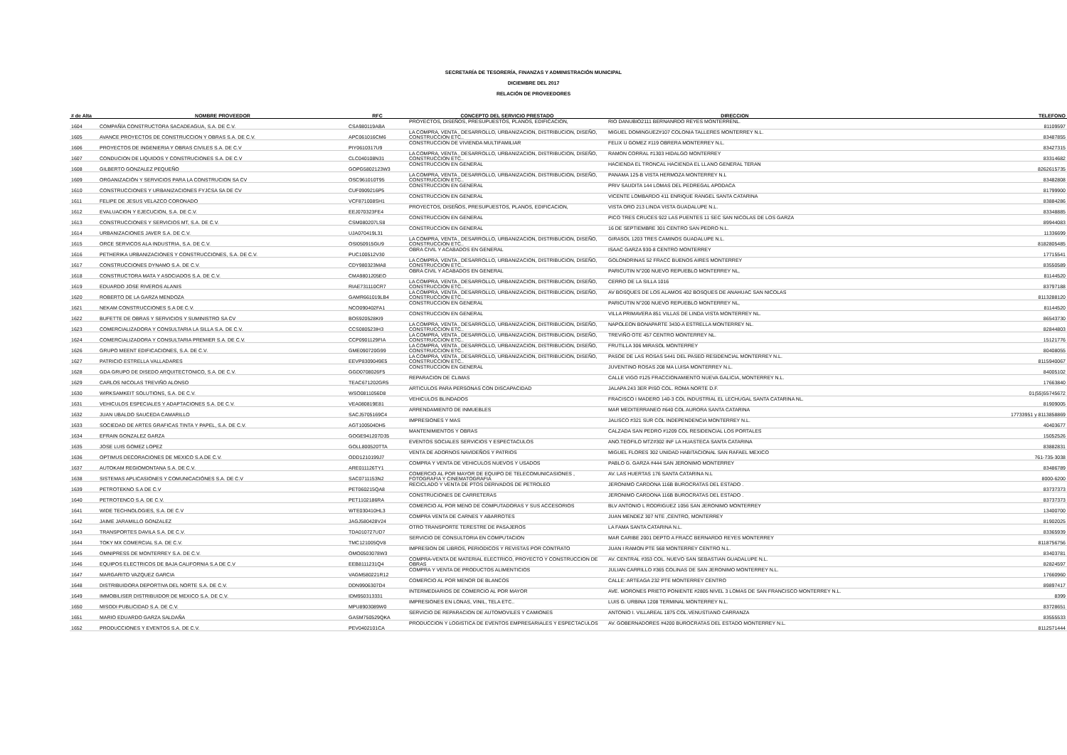SECRETARÍA DE TESORERÍA, FINANZAS Y ADMINISTRACIÓN MUNICIPAL
DICIEMBRE DEL 2017
RELACIÓN DE PROVEEDORES
| # de Alta | NOMBRE PROVEEDOR | RFC | CONCEPTO DEL SERVICIO PRESTADO | DIRECCION | TELEFONO |
| --- | --- | --- | --- | --- | --- |
| 1604 | COMPAÑÍA CONSTRUCTORA SACADEAGUA, S.A. DE C.V. | CSA980119ABA | PROYECTOS, DISEÑOS, PRESUPUESTOS, PLANOS, EDIFICACION, | RIO DANUBIO2111 BERNANRDO REYES MONTERRENL. | 81109597 |
| 1605 | AVANCE PROYECTOS DE CONSTRUCCION Y OBRAS S.A. DE C.V. | APC061016CM6 | LA COMPRA, VENTA , DESARROLLO, URBANIZACION, DISTRIBUCION, DISEÑO, CONSTRUCCION ETC.. | MIGUEL DOMINGUEZ#107 COLONIA TALLERES MONTERREY N.L. | 83487855 |
| 1606 | PROYECTOS DE INGENIERIA Y OBRAS CIVILES S.A. DE C.V | PIY0610317U9 | CONSTRUCCION DE VIVIENDA MULTIFAMILIAR | FELIX U GOMEZ #119 OBRERA MONTERREY N.L. | 83427315 |
| 1607 | CONDUCION DE LIQUIDOS Y CONSTRUCIONES S.A. DE C.V | CLC040108N31 | LA COMPRA, VENTA , DESARROLLO, URBANIZACION, DISTRIBUCION, DISEÑO, CONSTRUCCION ETC.. | RAMON CORRAL #1303 HIDALGO MONTERREY | 83314682 |
| 1608 | GILBERTO GONZALEZ PEQUEÑO | GOPG5802123W3 | CONSTRUCCION EN GENERAL | HACIENDA EL TRONCAL HACIENDA EL LLANO GENERAL TERAN | 8262615735 |
| 1609 | ORGANIZACIÓN Y SERVICIOS PARA LA CONSTRUCION SA CV | OSC961010T95 | LA COMPRA, VENTA , DESARROLLO, URBANIZACION, DISTRIBUCION, DISEÑO, CONSTRUCCION ETC.. | PANAMA 125-B VISTA HERMOZA MONTERREY N.L | 83482808 |
| 1610 | CONSTRUCCIONES Y URBANIZACIONES FYJCSA SA DE CV | CUF0909216P5 | CONSTRUCCION EN GENERAL | PRIV SAUDITA 144 LOMAS DEL PEDREGAL APODACA | 81799900 |
| 1611 | FELIPE DE JESUS VELAZCO CORONADO | VCF871008SH1 | CONSTRUCCION EN GENERAL | VICENTE LOMBARDO 411 ENRIQUE RANGEL SANTA CATARINA | 83884286 |
| 1612 | EVALUACION Y EJECUCION, S.A. DE C.V. | EEJ070323FE4 | PROYECTOS, DISEÑOS, PRESUPUESTOS, PLANOS, EDIFICACION, | VISTA ORO 213 LINDA VISTA GUADALUPE N.L. | 83348885 |
| 1613 | CONSTRUCCIONES Y SERVICIOS MT, S.A. DE C.V. | CSM080207LS8 | CONSTRUCCION EN GENERAL | PICO TRES CRUCES 922 LAS PUENTES 11 SEC SAN NICOLAS DE LOS GARZA | 89944083 |
| 1614 | URBANIZACIONES JAVER S.A. DE C.V. | UJA070419L31 | CONSTRUCCION EN GENERAL | 16 DE SEPTIEMBRE 301 CENTRO SAN PEDRO N.L. | 11336699 |
| 1615 | ORCE SERVICOS ALA INDUSTRIA, S.A. DE C.V. | OSI050915GU9 | LA COMPRA, VENTA , DESARROLLO, URBANIZACION, DISTRIBUCION, DISEÑO, CONSTRUCCION ETC.. | GIRASOL 1203 TRES CAMINOS GUADALUPE N.L. | 8182805485 |
| 1616 | PETHERIKA URBANIZACIONES Y CONSTRUCCIONES, S.A. DE C.V. | PUC100512V30 | OBRA CIVIL Y ACABADOS EN GENERAL | ISAAC GARZA 930-8 CENTRO MONTERREY | 17715541 |
| 1617 | CONSTRUCCIONES DYNAMO S.A. DE C.V. | CDY980323MA8 | LA COMPRA, VENTA , DESARROLLO, URBANIZACION, DISTRIBUCION, DISEÑO, CONSTRUCCION ETC.. | GOLONDRINAS 52 FRACC BUENOS AIRES MONTERREY | 83550589 |
| 1618 | CONSTRUCTORA MATA Y ASOCIADOS S.A. DE C.V. | CMA9801205EO | OBRA CIVIL Y ACABADOS EN GENERAL | PARICUTIN N°200 NUEVO REPUEBLO MONTERREY NL, | 81144520 |
| 1619 | EDUARDO JOSE RIVEROS ALANIS | RIAE731110CR7 | LA COMPRA, VENTA , DESARROLLO, URBANIZACION, DISTRIBUCION, DISEÑO, CONSTRUCCION ETC.. | CERRO DE LA SILLA 1016 | 83797188 |
| 1620 | ROBERTO DE LA GARZA MENDOZA | GAMR661019LB4 | LA COMPRA, VENTA , DESARROLLO, URBANIZACION, DISTRIBUCION, DISEÑO, CONSTRUCCION ETC.. | AV BOSQUES DE LOS ALAMOS 402 BOSQUES DE ANAHUAC SAN NICOLAS | 8113288120 |
| 1621 | NEKAM CONSTRUCCIONES S.A DE C.V. | NCO090402FA1 | CONSTRUCCION EN GENERAL | PARICUTIN N°200 NUEVO REPUEBLO MONTERREY NL, | 81144520 |
| 1622 | BUFETTE DE OBRAS Y SERVICIOS Y SUMINISTRO SA CV | BOS920528KI9 | CONSTRUCCION EN GENERAL | VILLA PRIMAVERA 851 VILLAS DE LINDA VISTA MONTERREY NL. | 86543730 |
| 1623 | COMERCIALIZADORA Y CONSULTARIA LA SILLA S.A. DE C.V. | CCS080523IH3 | LA COMPRA, VENTA , DESARROLLO, URBANIZACION, DISTRIBUCION, DISEÑO, CONSTRUCCION ETC.. | NAPOLEON BONAPARTE 3430-A ESTRELLA MONTERREY NL. | 82844803 |
| 1624 | COMERCIALIZADORA Y CONSULTARIA PREMIER S.A. DE C.V. | CCP0901129FIA | LA COMPRA, VENTA , DESARROLLO, URBANIZACION, DISTRIBUCION, DISEÑO, CONSTRUCCION ETC.. | TREVIÑO OTE 457 CENTRO MONTERREY NL. | 15121776 |
| 1626 | GRUPO MEENT EDIFICACIONES, S.A. DE C.V. | GME090720G99 | LA COMPRA, VENTA , DESARROLLO, URBANIZACION, DISTRIBUCION, DISEÑO, CONSTRUCCION ETC.. | FRUTILLA 306 MIRASOL MONTERREY | 80408055 |
| 1627 | PATRICIO ESTRELLA VALLADARES | EEVP8309049E5 | LA COMPRA, VENTA , DESARROLLO, URBANIZACION, DISTRIBUCION, DISEÑO, CONSTRUCCION ETC.. | PASOE DE LAS ROSAS 5441 DEL PASEO RESIDENCIAL MONTERREY N.L. | 8115940067 |
| 1628 | GDA GRUPO DE DISEDO ARQUITECTONICO, S.A. DE C.V. | GGD0708026F5 | CONSTRUCCION EN GENERAL | JUVENTINO ROSAS 208 MA LUISA MONTERREY N.L. | 84005102 |
| 1629 | CARLOS NICOLAS TREVIÑO ALONSO | TEAC671202GR5 | REPARACION DE CLIMAS | CALLE VIGO #125 FRACCIONAMIENTO NUEVA GALICIA, MONTERREY N.L. | 17663840 |
| 1630 | WIRKSAMKEIT SOLUTIONS, S.A. DE C.V. | WSO0811056D8 | ARTICULOS PARA PERSONAS CON DISCAPACIDAD | JALAPA 243 3ER PISO COL. ROMA NORTE D.F. | 01(55)55745672 |
| 1631 | VEHICULOS ESPECIALES Y ADAPTACIONES S.A. DE C.V. | VEA080819E81 | VEHICULOS BLINDADOS | FRACISCO I MADERO 140-3 COL INDUSTRIAL EL LECHUGAL SANTA CATARINA NL. | 81909005 |
| 1632 | JUAN UBALDO SAUCEDA CAMARILLO | SACJ5705169C4 | ARRENDAMIENTO DE INMUEBLES | MAR MEDITERRANEO #640 COL AURORA SANTA CATARINA | 17733951 y 8113858869 |
| 1633 | SOCIEDAD DE ARTES GRAFICAS TINTA Y PAPEL, S.A. DE C.V. | AGT100504DH5 | IMPRESIONES Y MAS | JALISCO #321 SUR COL INDEPENDENCIA MONTERREY N.L. | 40403677 |
| 1634 | EFRAIN GONZALEZ GARZA | GOGE941207D35 | MANTENIMIENTOS Y OBRAS | CALZADA SAN PEDRO #1209 COL RESIDENCIAL LOS PORTALES | 15052526 |
| 1635 | JOSE LUIS GOMEZ LOPEZ | GOLL800520TTA | EVENTOS SOCIALES SERVICIOS Y ESPECTACULOS | ANO.TEOFILO MTZ#302 INF LA HUASTECA SANTA CATARINA | 83882831 |
| 1636 | OPTIMUS DECORACIONES DE MEXICO S.A.DE C.V. | ODD1210199J7 | VENTA DE ADORNOS NAVIDEÑOS Y PATRIOS | MIGUEL FLORES 302 UNIDAD HABITACIONAL SAN RAFAEL MEXICO | 761-735-3038 |
| 1637 | AUTOKAM REGIOMONTANA S.A. DE C.V. | ARE011126TY1 | COMPRA Y VENTA DE VEHICULOS NUEVOS Y USADOS | PABLO G. GARZA #444 SAN JERONIMO MONTERREY | 83486789 |
| 1638 | SISTEMAS APLICASIONES Y COMUNICACIÓNES S.A. DE C.V | SAC0711153N2 | COMERCIO AL POR MAYOR DE EQUIPO DE TELECOMUNICASIONES , FOTOGRAFIA Y CINEMATOGRAFIA | AV. LAS HUERTAS 176 SANTA CATARINA N.L | 8000-6200 |
| 1639 | PETROTEKNO S.A DE C.V | PET060215QA8 | RECICLADO Y VENTA DE PTOS DERIVADOS DE PETROLEO | JERONIMO CARDONA 116B BUROCRATAS DEL ESTADO . | 83737373 |
| 1640 | PETROTENCO S.A. DE C.V. | PET1102186RA | CONSTRUCIONES DE CARRETERAS | JERONIMO CARDONA 116B BUROCRATAS DEL ESTADO . | 83737373 |
| 1641 | WIDE TECHNOLOGIES, S.A. DE C.V | WTE030410HL3 | COMERCIO AL POR MENO DE COMPUTADORAS Y SUS ACCESORIOS | BLV ANTONIO L RODRIGUEZ 1056 SAN JERONIMO MONTERREY | 13400700 |
| 1642 | JAIME JARAMILLO GONZALEZ | JAGJ580428V24 | COMPRA VENTA DE CARNES Y ABARROTES | JUAN MENDEZ 307 NTE ,CENTRO, MONTERREY | 81902025 |
| 1643 | TRANSPORTES DAVILA S.A. DE C.V. | TDA010727UD7 | OTRO TRANSPORTE TERESTRE DE PASAJEROS | LA FAMA SANTA CATARINA N.L. | 83365939 |
| 1644 | TOKY MX COMERCIAL S.A. DE C.V. | TMC121005QV8 | SERVICIO DE CONSULTORIA EN COMPUTACION | MAR CARIBE 2001 DEPTO A FRACC BERNARDO REYES MONTERREY | 8118756756 |
| 1645 | OMNIPRESS DE MONTERREY S.A. DE C.V. | OMO0503078W3 | IMPRESION DE LIBROS, PERIODICOS Y REVISTAS POR CONTRATO | JUAN I RAMON PTE 568 MONTERREY CENTRO N.L. | 83403781 |
| 1646 | EQUIPOS ELECTRICOS DE BAJA CALIFORNIA S.A DE C.V | EEB8111231Q4 | COMPRA-VENTA DE MATERIAL ELECTRICO, PROYECTO Y CONSTRUCCION DE OBRAS | AV. CENTRAL #353 COL. NUEVO SAN SEBASTIAN GUADALUPE N.L. | 82824597 |
| 1647 | MARGARITO VAZQUEZ GARCIA | VAGM580221R12 | COMPRA Y VENTA DE PRODUCTOS ALIMENTICIOS | JULIAN CARRILLO #365 COLINAS DE SAN JERONIMO MONTERREY N.L. | 17660960 |
| 1648 | DISTRIBUIDORA DEPORTIVA DEL NORTE S.A. DE C.V. | DDN9906307D4 | COMERCIO AL POR MENOR DE BLANCOS | CALLE: ARTEAGA 232 PTE MONTERREY CENTRO | 89897417 |
| 1649 | IMMOBILISER DISTRIBUIDOR DE MEXICO S.A. DE C.V. | IDM950313331 | INTERMEDIARIOS DE COMERCIO AL POR MAYOR | AVE. MORONES PRIETO PONIENTE #2805 NIVEL 3 LOMAS DE SAN FRANCISCO MONTERREY N.L. | 8399 |
| 1650 | MISODI PUBLICIDAD S.A. DE C.V. | MPU8903089W0 | IMPRESIONES EN LONAS, VINIL, TELA ETC.. | LUIS G. URBINA 1208 TERMINAL MONTERREY N.L. | 83728651 |
| 1651 | MARIO EDUARDO GARZA SALDAÑA | GASM750529QKA | SERVICIO DE REPARACION DE AUTOMOVILES Y CAMIONES | ANTONIO I. VILLAREAL 1875 COL.VENUSTIANO CARRANZA | 83555533 |
| 1652 | PRODUCCIONES Y EVENTOS S.A. DE C.V. | PEV0402101CA | PRODUCCION Y LOGISTICA DE EVENTOS EMPRESARIALES Y ESPECTACULOS | AV. GOBERNADORES #4200 BUROCRATAS DEL ESTADO MONTERREY N.L. | 8112571444 |